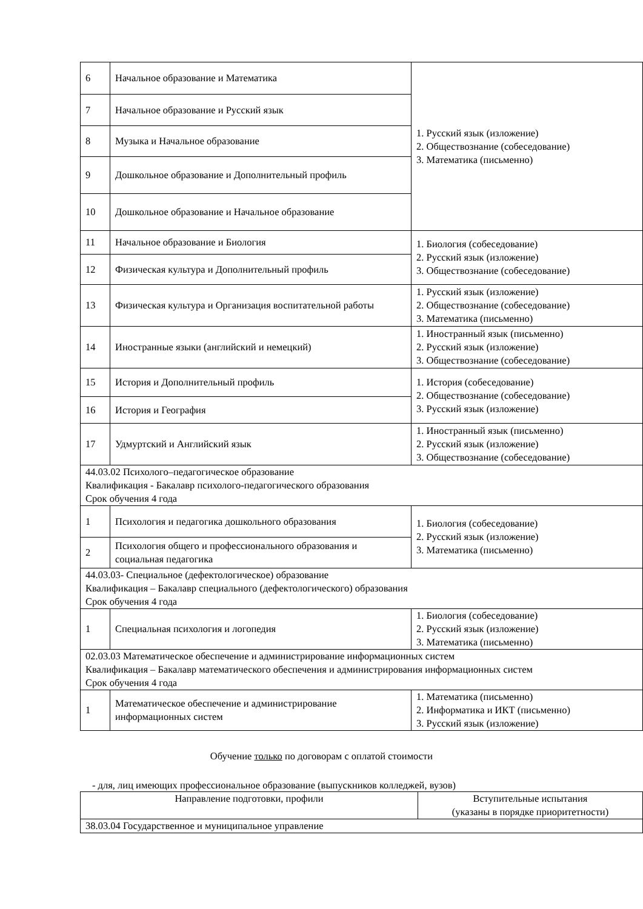| 6 | Начальное образование и Математика | 1. Русский язык (изложение) 2. Обществознание (собеседование) 3. Математика (письменно) |
| 7 | Начальное образование и Русский язык | |
| 8 | Музыка и Начальное образование | |
| 9 | Дошкольное образование и Дополнительный профиль | |
| 10 | Дошкольное образование и Начальное образование | |
| 11 | Начальное образование и Биология | 1. Биология (собеседование) 2. Русский язык (изложение) 3. Обществознание (собеседование) |
| 12 | Физическая культура и Дополнительный профиль | |
| 13 | Физическая культура и Организация воспитательной работы | 1. Русский язык (изложение) 2. Обществознание (собеседование) 3. Математика (письменно) |
| 14 | Иностранные языки (английский и немецкий) | 1. Иностранный язык (письменно) 2. Русский язык (изложение) 3. Обществознание (собеседование) |
| 15 | История и Дополнительный профиль | 1. История (собеседование) 2. Обществознание (собеседование) 3. Русский язык (изложение) |
| 16 | История и География | |
| 17 | Удмуртский и Английский язык | 1. Иностранный язык (письменно) 2. Русский язык (изложение) 3. Обществознание (собеседование) |
| 44.03.02 Психолого–педагогическое образование Квалификация - Бакалавр психолого-педагогического образования Срок обучения 4 года | | |
| 1 | Психология и педагогика дошкольного образования | 1. Биология (собеседование) 2. Русский язык (изложение) 3. Математика (письменно) |
| 2 | Психология общего и профессионального образования и социальная педагогика | |
| 44.03.03- Специальное (дефектологическое) образование Квалификация – Бакалавр специального (дефектологического) образования Срок обучения 4 года | | |
| 1 | Специальная психология и логопедия | 1. Биология (собеседование) 2. Русский язык (изложение) 3. Математика (письменно) |
| 02.03.03 Математическое обеспечение и администрирование информационных систем Квалификация – Бакалавр математического обеспечения и администрирования информационных систем Срок обучения 4 года | | |
| 1 | Математическое обеспечение и администрирование информационных систем | 1. Математика (письменно) 2. Информатика и ИКТ (письменно) 3. Русский язык (изложение) |
Обучение только по договорам с оплатой стоимости
- для, лиц имеющих профессиональное образование (выпускников колледжей, вузов)
| Направление подготовки, профили | Вступительные испытания (указаны в порядке приоритетности) |
| --- | --- |
| 38.03.04 Государственное и муниципальное управление | |